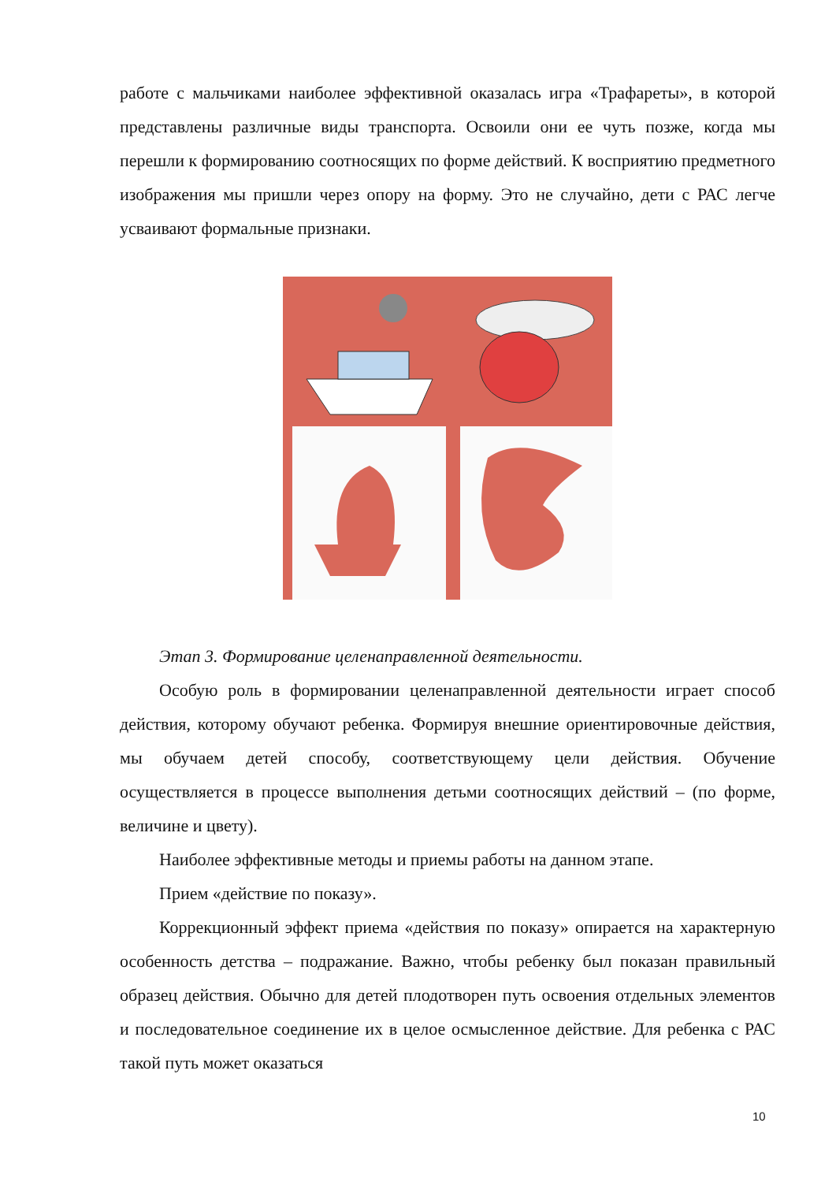работе с мальчиками наиболее эффективной оказалась игра «Трафареты», в которой представлены различные виды транспорта. Освоили они ее чуть позже, когда мы перешли к формированию соотносящих по форме действий. К восприятию предметного изображения мы пришли через опору на форму. Это не случайно, дети с РАС легче усваивают формальные признаки.
Этап 3. Формирование целенаправленной деятельности.
Особую роль в формировании целенаправленной деятельности играет способ действия, которому обучают ребенка. Формируя внешние ориентировочные действия, мы обучаем детей способу, соответствующему цели действия. Обучение осуществляется в процессе выполнения детьми соотносящих действий – (по форме, величине и цвету).
Наиболее эффективные методы и приемы работы на данном этапе.
Прием «действие по показу».
Коррекционный эффект приема «действия по показу» опирается на характерную особенность детства – подражание. Важно, чтобы ребенку был показан правильный образец действия. Обычно для детей плодотворен путь освоения отдельных элементов и последовательное соединение их в целое осмысленное действие. Для ребенка с РАС такой путь может оказаться
10